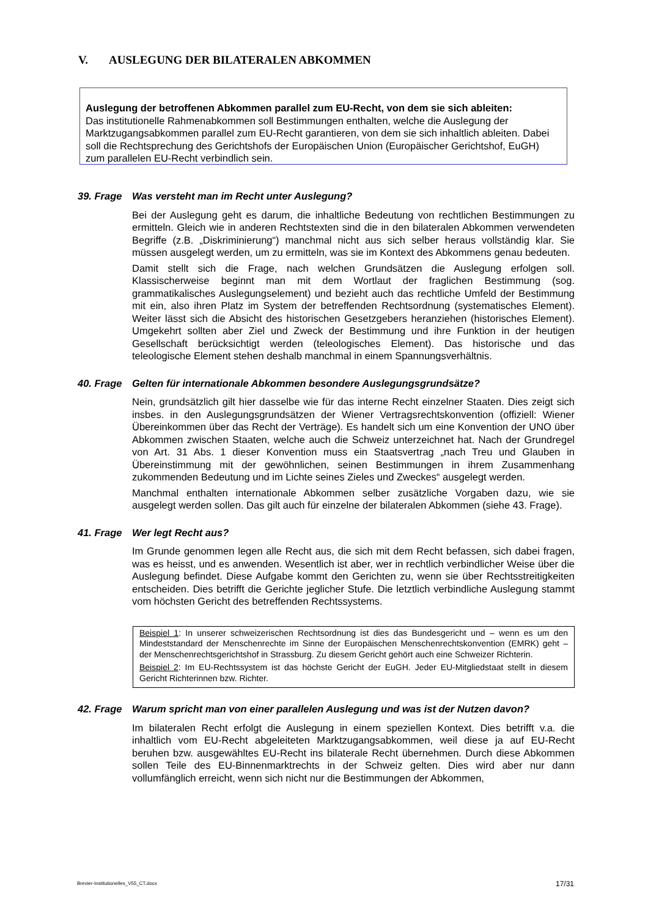V. AUSLEGUNG DER BILATERALEN ABKOMMEN
Auslegung der betroffenen Abkommen parallel zum EU-Recht, von dem sie sich ableiten:
Das institutionelle Rahmenabkommen soll Bestimmungen enthalten, welche die Auslegung der Marktzugangsabkommen parallel zum EU-Recht garantieren, von dem sie sich inhaltlich ableiten. Dabei soll die Rechtsprechung des Gerichtshofs der Europäischen Union (Europäischer Gerichtshof, EuGH) zum parallelen EU-Recht verbindlich sein.
39. Frage Was versteht man im Recht unter Auslegung?
Bei der Auslegung geht es darum, die inhaltliche Bedeutung von rechtlichen Bestimmungen zu ermitteln. Gleich wie in anderen Rechtstexten sind die in den bilateralen Abkommen verwendeten Begriffe (z.B. „Diskriminierung“) manchmal nicht aus sich selber heraus vollständig klar. Sie müssen ausgelegt werden, um zu ermitteln, was sie im Kontext des Abkommens genau bedeuten.
Damit stellt sich die Frage, nach welchen Grundsätzen die Auslegung erfolgen soll. Klassischerweise beginnt man mit dem Wortlaut der fraglichen Bestimmung (sog. grammatikalisches Auslegungselement) und bezieht auch das rechtliche Umfeld der Bestimmung mit ein, also ihren Platz im System der betreffenden Rechtsordnung (systematisches Element). Weiter lässt sich die Absicht des historischen Gesetzgebers heranziehen (historisches Element). Umgekehrt sollten aber Ziel und Zweck der Bestimmung und ihre Funktion in der heutigen Gesellschaft berücksichtigt werden (teleologisches Element). Das historische und das teleologische Element stehen deshalb manchmal in einem Spannungsverhältnis.
40. Frage Gelten für internationale Abkommen besondere Auslegungsgrundsätze?
Nein, grundsätzlich gilt hier dasselbe wie für das interne Recht einzelner Staaten. Dies zeigt sich insbes. in den Auslegungsgrundsätzen der Wiener Vertragsrechtskonvention (offiziell: Wiener Übereinkommen über das Recht der Verträge). Es handelt sich um eine Konvention der UNO über Abkommen zwischen Staaten, welche auch die Schweiz unterzeichnet hat. Nach der Grundregel von Art. 31 Abs. 1 dieser Konvention muss ein Staatsvertrag „nach Treu und Glauben in Übereinstimmung mit der gewöhnlichen, seinen Bestimmungen in ihrem Zusammenhang zukommenden Bedeutung und im Lichte seines Zieles und Zweckes“ ausgelegt werden.
Manchmal enthalten internationale Abkommen selber zusätzliche Vorgaben dazu, wie sie ausgelegt werden sollen. Das gilt auch für einzelne der bilateralen Abkommen (siehe 43. Frage).
41. Frage Wer legt Recht aus?
Im Grunde genommen legen alle Recht aus, die sich mit dem Recht befassen, sich dabei fragen, was es heisst, und es anwenden. Wesentlich ist aber, wer in rechtlich verbindlicher Weise über die Auslegung befindet. Diese Aufgabe kommt den Gerichten zu, wenn sie über Rechtsstreitigkeiten entscheiden. Dies betrifft die Gerichte jeglicher Stufe. Die letztlich verbindliche Auslegung stammt vom höchsten Gericht des betreffenden Rechtssystems.
Beispiel 1: In unserer schweizerischen Rechtsordnung ist dies das Bundesgericht und – wenn es um den Mindeststandard der Menschenrechte im Sinne der Europäischen Menschenrechtskonvention (EMRK) geht – der Menschenrechtsgerichtshof in Strassburg. Zu diesem Gericht gehört auch eine Schweizer Richterin.
Beispiel 2: Im EU-Rechtssystem ist das höchste Gericht der EuGH. Jeder EU-Mitgliedstaat stellt in diesem Gericht Richterinnen bzw. Richter.
42. Frage Warum spricht man von einer parallelen Auslegung und was ist der Nutzen davon?
Im bilateralen Recht erfolgt die Auslegung in einem speziellen Kontext. Dies betrifft v.a. die inhaltlich vom EU-Recht abgeleiteten Marktzugangsabkommen, weil diese ja auf EU-Recht beruhen bzw. ausgewähltes EU-Recht ins bilaterale Recht übernehmen. Durch diese Abkommen sollen Teile des EU-Binnenmarktrechts in der Schweiz gelten. Dies wird aber nur dann vollumfänglich erreicht, wenn sich nicht nur die Bestimmungen der Abkommen,
Brevier-Institutionelles_V55_CT.docx 17/31